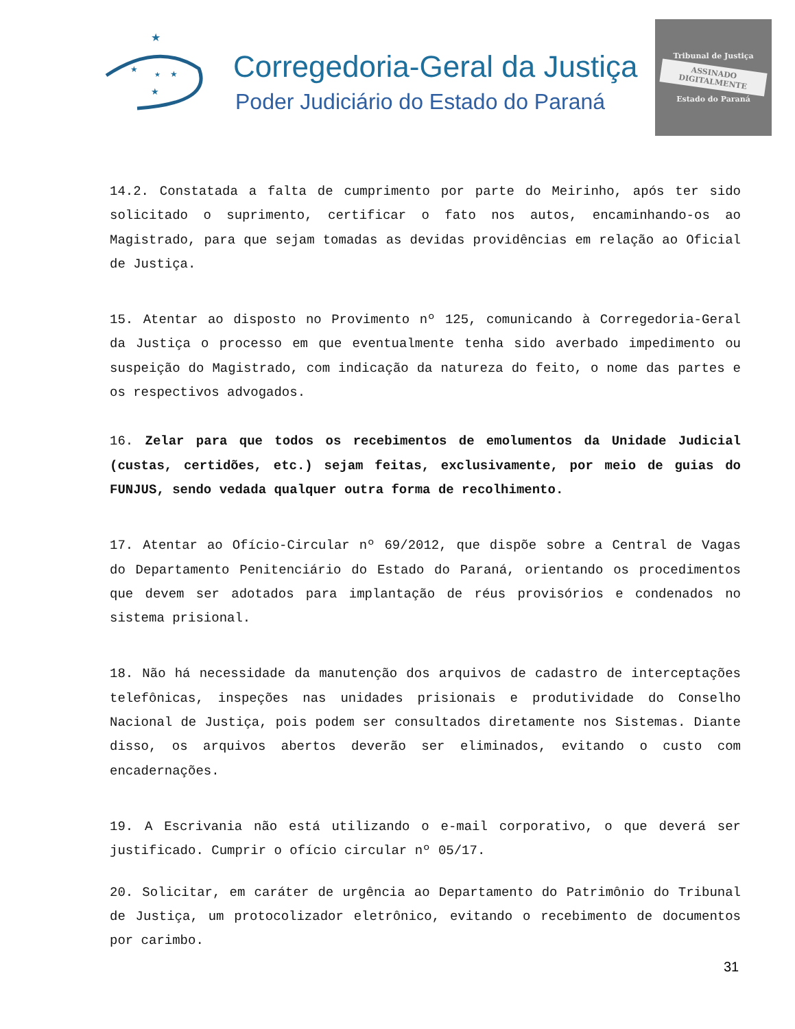★
★
★
★
★
Corregedoria-Geral da Justiça
Poder Judiciário do Estado do Paraná
Tribunal de Justiça
ASSINADO DIGITALMENTE
Estado do Paraná
14.2. Constatada a falta de cumprimento por parte do Meirinho, após ter sido solicitado o suprimento, certificar o fato nos autos, encaminhando-os ao Magistrado, para que sejam tomadas as devidas providências em relação ao Oficial de Justiça.
15. Atentar ao disposto no Provimento nº 125, comunicando à Corregedoria-Geral da Justiça o processo em que eventualmente tenha sido averbado impedimento ou suspeição do Magistrado, com indicação da natureza do feito, o nome das partes e os respectivos advogados.
16. Zelar para que todos os recebimentos de emolumentos da Unidade Judicial (custas, certidões, etc.) sejam feitas, exclusivamente, por meio de guias do FUNJUS, sendo vedada qualquer outra forma de recolhimento.
17. Atentar ao Ofício-Circular nº 69/2012, que dispõe sobre a Central de Vagas do Departamento Penitenciário do Estado do Paraná, orientando os procedimentos que devem ser adotados para implantação de réus provisórios e condenados no sistema prisional.
18. Não há necessidade da manutenção dos arquivos de cadastro de interceptações telefônicas, inspeções nas unidades prisionais e produtividade do Conselho Nacional de Justiça, pois podem ser consultados diretamente nos Sistemas. Diante disso, os arquivos abertos deverão ser eliminados, evitando o custo com encadernações.
19. A Escrivania não está utilizando o e-mail corporativo, o que deverá ser justificado. Cumprir o ofício circular nº 05/17.
20. Solicitar, em caráter de urgência ao Departamento do Patrimônio do Tribunal de Justiça, um protocolizador eletrônico, evitando o recebimento de documentos por carimbo.
31